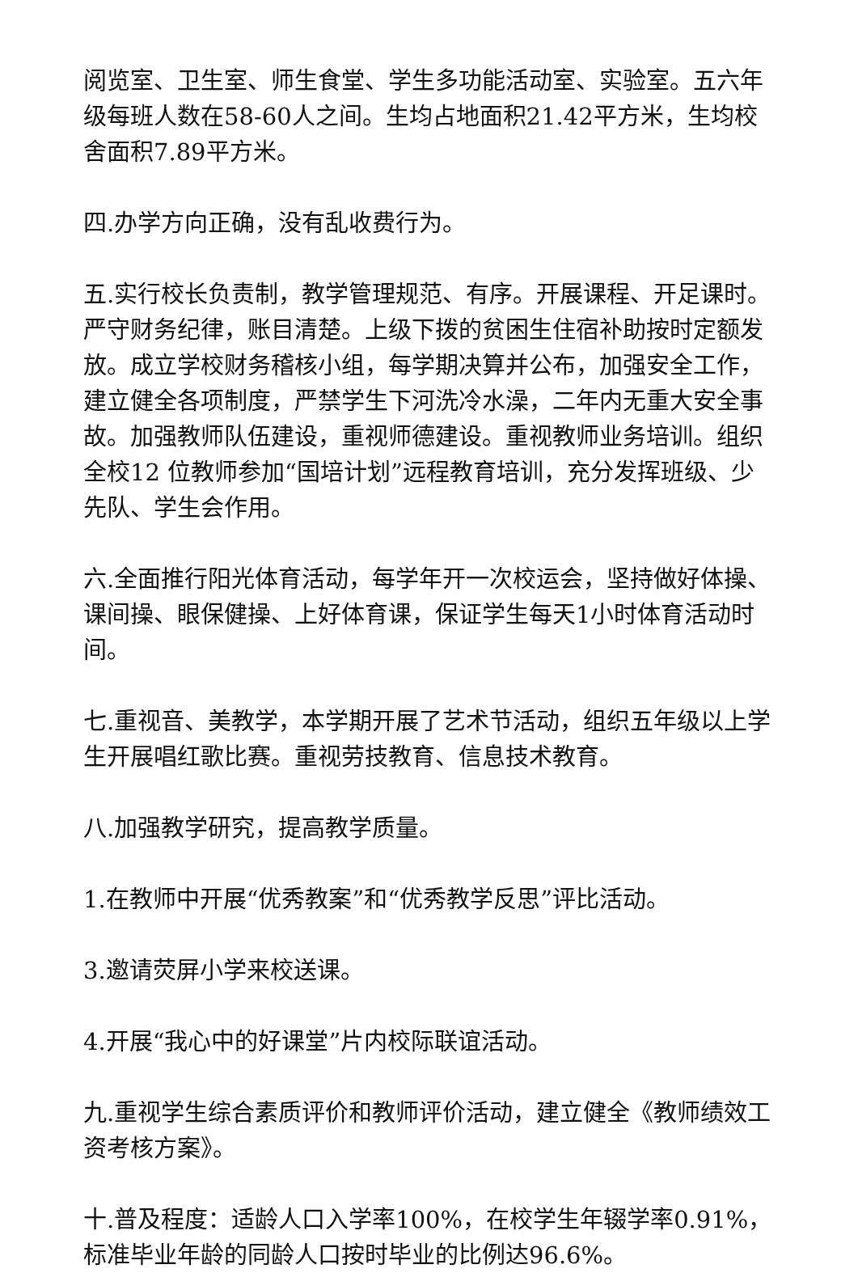阅览室、卫生室、师生食堂、学生多功能活动室、实验室。五六年级每班人数在58-60人之间。生均占地面积21.42平方米，生均校舍面积7.89平方米。
四.办学方向正确，没有乱收费行为。
五.实行校长负责制，教学管理规范、有序。开展课程、开足课时。严守财务纪律，账目清楚。上级下拨的贫困生住宿补助按时定额发放。成立学校财务稽核小组，每学期决算并公布，加强安全工作，建立健全各项制度，严禁学生下河洗冷水澡，二年内无重大安全事故。加强教师队伍建设，重视师德建设。重视教师业务培训。组织全校12 位教师参加“国培计划”远程教育培训，充分发挥班级、少先队、学生会作用。
六.全面推行阳光体育活动，每学年开一次校运会，坚持做好体操、课间操、眼保健操、上好体育课，保证学生每天1小时体育活动时间。
七.重视音、美教学，本学期开展了艺术节活动，组织五年级以上学生开展唱红歌比赛。重视劳技教育、信息技术教育。
八.加强教学研究，提高教学质量。
1.在教师中开展“优秀教案”和“优秀教学反思”评比活动。
3.邀请荧屏小学来校送课。
4.开展“我心中的好课堂”片内校际联谊活动。
九.重视学生综合素质评价和教师评价活动，建立健全《教师绩效工资考核方案》。
十.普及程度：适龄人口入学率100%，在校学生年辍学率0.91%，标准毕业年龄的同龄人口按时毕业的比例达96.6%。